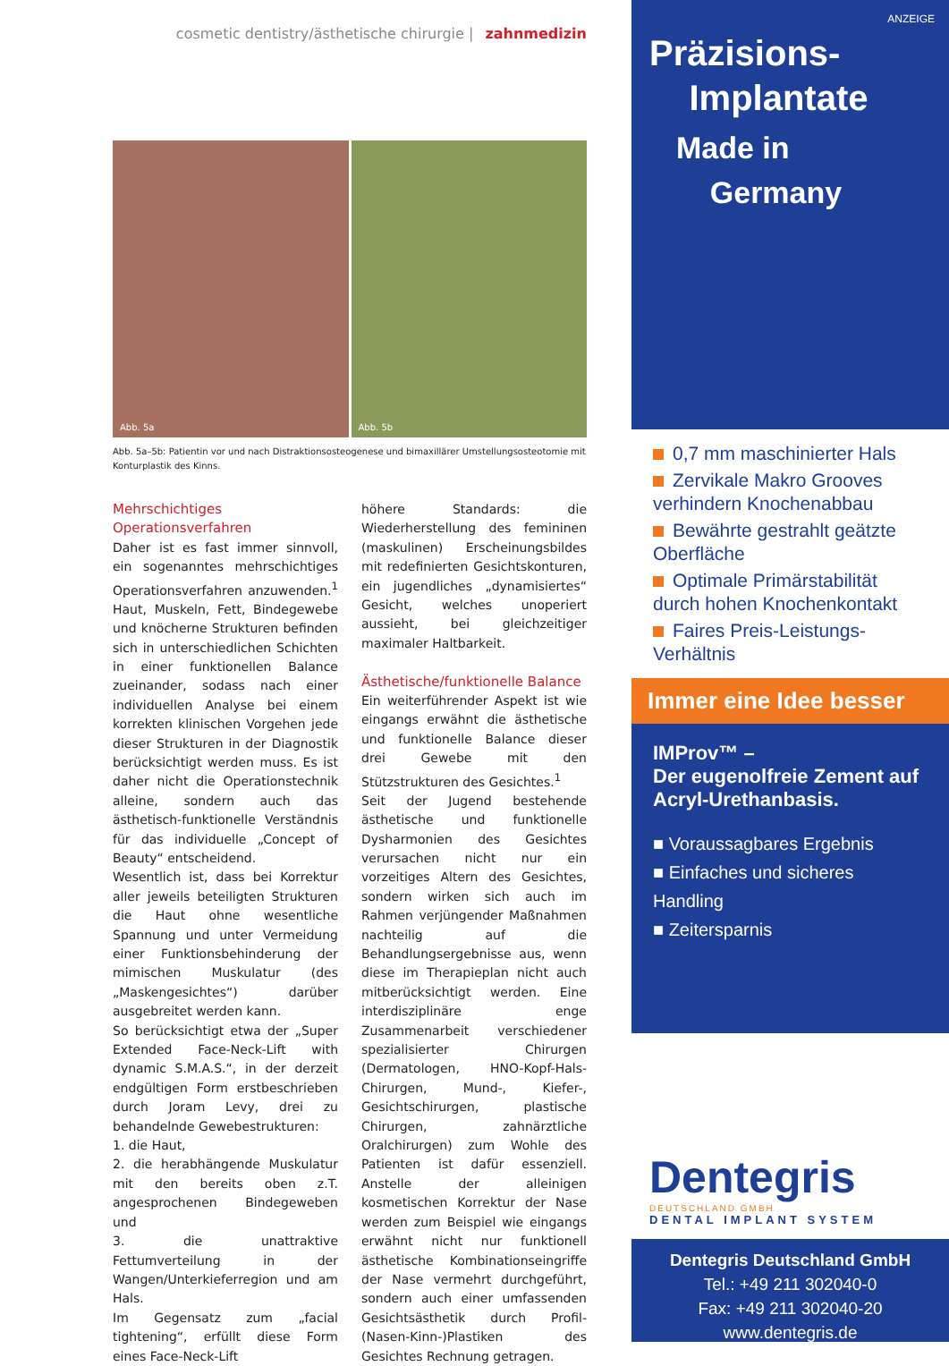cosmetic dentistry/ästhetische chirurgie | zahnmedizin
Abb. 5a
Abb. 5b
Abb. 5a–5b: Patientin vor und nach Distraktionsosteogenese und bimaxillärer Umstellungsosteotomie mit Konturplastik des Kinns.
Mehrschichtiges Operationsverfahren
Daher ist es fast immer sinnvoll, ein sogenanntes mehrschichtiges Operationsverfahren anzuwenden.<sup>1</sup> Haut, Muskeln, Fett, Bindegewebe und knöcherne Strukturen befinden sich in unterschiedlichen Schichten in einer funktionellen Balance zueinander, sodass nach einer individuellen Analyse bei einem korrekten klinischen Vorgehen jede dieser Strukturen in der Diagnostik berücksichtigt werden muss. Es ist daher nicht die Operationstechnik alleine, sondern auch das ästhetisch-funktionelle Verständnis für das individuelle „Concept of Beauty“ entscheidend.
Wesentlich ist, dass bei Korrektur aller jeweils beteiligten Strukturen die Haut ohne wesentliche Spannung und unter Vermeidung einer Funktionsbehinderung der mimischen Muskulatur (des „Maskengesichtes“) darüber ausgebreitet werden kann.
So berücksichtigt etwa der „Super Extended Face-Neck-Lift with dynamic S.M.A.S.“, in der derzeit endgültigen Form erstbeschrieben durch Joram Levy, drei zu behandelnde Gewebestrukturen:
1. die Haut,
2. die herabhängende Muskulatur mit den bereits oben z.T. angesprochenen Bindegeweben und
3. die unattraktive Fettumverteilung in der Wangen/Unterkieferregion und am Hals.
Im Gegensatz zum „facial tightening“, erfüllt diese Form eines Face-Neck-Lift
höhere Standards: die Wiederherstellung des femininen (maskulinen) Erscheinungsbildes mit redefinierten Gesichtskonturen, ein jugendliches „dynamisiertes“ Gesicht, welches unoperiert aussieht, bei gleichzeitiger maximaler Haltbarkeit.
Ästhetische/funktionelle Balance
Ein weiterführender Aspekt ist wie eingangs erwähnt die ästhetische und funktionelle Balance dieser drei Gewebe mit den Stützstrukturen des Gesichtes.<sup>1</sup>
Seit der Jugend bestehende ästhetische und funktionelle Dysharmonien des Gesichtes verursachen nicht nur ein vorzeitiges Altern des Gesichtes, sondern wirken sich auch im Rahmen verjüngender Maßnahmen nachteilig auf die Behandlungsergebnisse aus, wenn diese im Therapieplan nicht auch mitberücksichtigt werden. Eine interdisziplinäre enge Zusammenarbeit verschiedener spezialisierter Chirurgen (Dermatologen, HNO-Kopf-Hals-Chirurgen, Mund-, Kiefer-, Gesichtschirurgen, plastische Chirurgen, zahnärztliche Oralchirurgen) zum Wohle des Patienten ist dafür essenziell. Anstelle der alleinigen kosmetischen Korrektur der Nase werden zum Beispiel wie eingangs erwähnt nicht nur funktionell ästhetische Kombinationseingriffe der Nase vermehrt durchgeführt, sondern auch einer umfassenden Gesichtsästhetik durch Profil-(Nasen-Kinn-)Plastiken des Gesichtes Rechnung getragen.
ANZEIGE
Präzisions-
Implantate
Made in
Germany
0,7 mm maschinierter Hals
Zervikale Makro Grooves verhindern Knochenabbau
Bewährte gestrahlt geätzte Oberfläche
Optimale Primärstabilität durch hohen Knochenkontakt
Faires Preis-Leistungs-Verhältnis
Immer eine Idee besser
IMProv™ –
Der eugenolfreie Zement auf Acryl-Urethanbasis.
■ Voraussagbares Ergebnis
■ Einfaches und sicheres Handling
■ Zeitersparnis
Dentegris
DEUTSCHLAND GMBH
DENTAL IMPLANT SYSTEM
Dentegris Deutschland GmbH
Tel.: +49 211 302040-0
Fax: +49 211 302040-20
www.dentegris.de